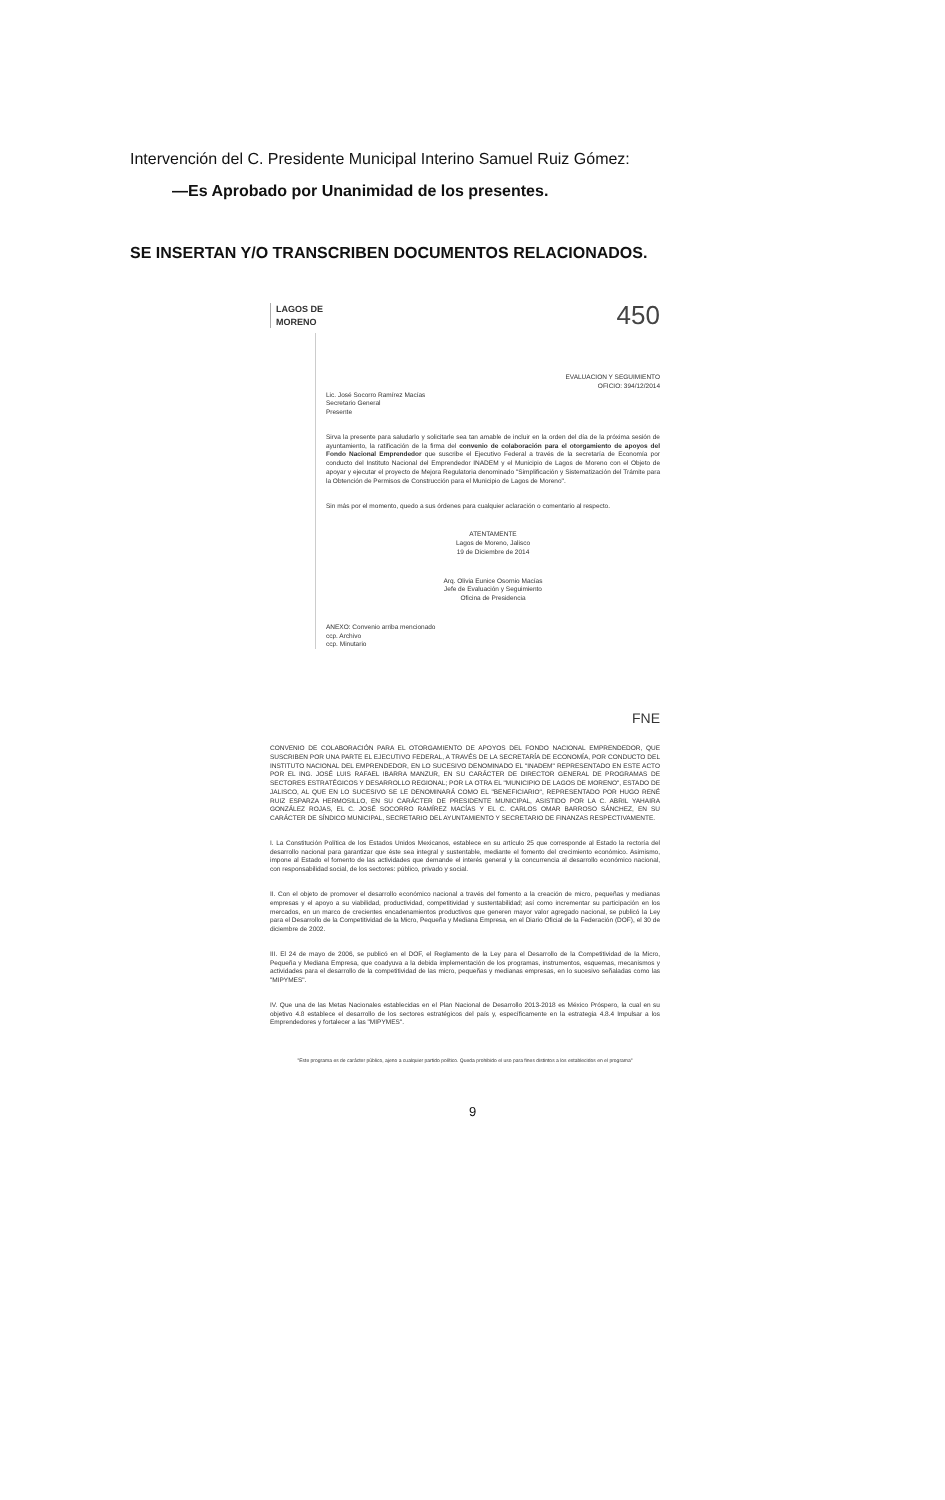Intervención del C. Presidente Municipal Interino Samuel Ruiz Gómez:
—Es Aprobado por Unanimidad de los presentes.
SE INSERTAN Y/O TRANSCRIBEN DOCUMENTOS RELACIONADOS.
LAGOS DE
MORENO
450
EVALUACION Y SEGUIMIENTO
OFICIO: 394/12/2014
Lic. José Socorro Ramírez Macías
Secretario General
Presente
Sirva la presente para saludarlo y solicitarle sea tan amable de incluir en la orden del día de la próxima sesión de ayuntamiento, la ratificación de la firma del convenio de colaboración para el otorgamiento de apoyos del Fondo Nacional Emprendedor que suscribe el Ejecutivo Federal a través de la secretaría de Economía por conducto del Instituto Nacional del Emprendedor INADEM y el Municipio de Lagos de Moreno con el Objeto de apoyar y ejecutar el proyecto de Mejora Regulatoria denominado "Simplificación y Sistematización del Trámite para la Obtención de Permisos de Construcción para el Municipio de Lagos de Moreno".
Sin más por el momento, quedo a sus órdenes para cualquier aclaración o comentario al respecto.
ATENTAMENTE
Lagos de Moreno, Jalisco
19 de Diciembre de 2014
Arq. Olivia Eunice Osornio Macías
Jefe de Evaluación y Seguimiento
Oficina de Presidencia
ANEXO: Convenio arriba mencionado
ccp. Archivo
ccp. Minutario
FNE
CONVENIO DE COLABORACIÓN PARA EL OTORGAMIENTO DE APOYOS DEL FONDO NACIONAL EMPRENDEDOR, QUE SUSCRIBEN POR UNA PARTE EL EJECUTIVO FEDERAL, A TRAVÉS DE LA SECRETARÍA DE ECONOMÍA, POR CONDUCTO DEL INSTITUTO NACIONAL DEL EMPRENDEDOR, EN LO SUCESIVO DENOMINADO EL "INADEM" REPRESENTADO EN ESTE ACTO POR EL ING. JOSÉ LUIS RAFAEL IBARRA MANZUR, EN SU CARÁCTER DE DIRECTOR GENERAL DE PROGRAMAS DE SECTORES ESTRATÉGICOS Y DESARROLLO REGIONAL; POR LA OTRA EL "MUNICIPIO DE LAGOS DE MORENO", ESTADO DE JALISCO, AL QUE EN LO SUCESIVO SE LE DENOMINARÁ COMO EL "BENEFICIARIO", REPRESENTADO POR HUGO RENÉ RUIZ ESPARZA HERMOSILLO, EN SU CARÁCTER DE PRESIDENTE MUNICIPAL, ASISTIDO POR LA C. ABRIL YAHAIRA GONZÁLEZ ROJAS, EL C. JOSÉ SOCORRO RAMÍREZ MACÍAS Y EL C. CARLOS OMAR BARROSO SÁNCHEZ, EN SU CARÁCTER DE SÍNDICO MUNICIPAL, SECRETARIO DEL AYUNTAMIENTO Y SECRETARIO DE FINANZAS RESPECTIVAMENTE.
I. La Constitución Política de los Estados Unidos Mexicanos, establece en su artículo 25 que corresponde al Estado la rectoría del desarrollo nacional para garantizar que éste sea integral y sustentable, mediante el fomento del crecimiento económico. Asimismo, impone al Estado el fomento de las actividades que demande el interés general y la concurrencia al desarrollo económico nacional, con responsabilidad social, de los sectores: público, privado y social.
II. Con el objeto de promover el desarrollo económico nacional a través del fomento a la creación de micro, pequeñas y medianas empresas y el apoyo a su viabilidad, productividad, competitividad y sustentabilidad; así como incrementar su participación en los mercados, en un marco de crecientes encadenamientos productivos que generen mayor valor agregado nacional, se publicó la Ley para el Desarrollo de la Competitividad de la Micro, Pequeña y Mediana Empresa, en el Diario Oficial de la Federación (DOF), el 30 de diciembre de 2002.
III. El 24 de mayo de 2006, se publicó en el DOF, el Reglamento de la Ley para el Desarrollo de la Competitividad de la Micro, Pequeña y Mediana Empresa, que coadyuva a la debida implementación de los programas, instrumentos, esquemas, mecanismos y actividades para el desarrollo de la competitividad de las micro, pequeñas y medianas empresas, en lo sucesivo señaladas como las "MIPYMES".
IV. Que una de las Metas Nacionales establecidas en el Plan Nacional de Desarrollo 2013-2018 es México Próspero, la cual en su objetivo 4.8 establece el desarrollo de los sectores estratégicos del país y, específicamente en la estrategia 4.8.4 Impulsar a los Emprendedores y fortalecer a las "MIPYMES".
"Este programa es de carácter público, ajeno a cualquier partido político. Queda prohibido el uso para fines distintos a los establecidos en el programa"
9